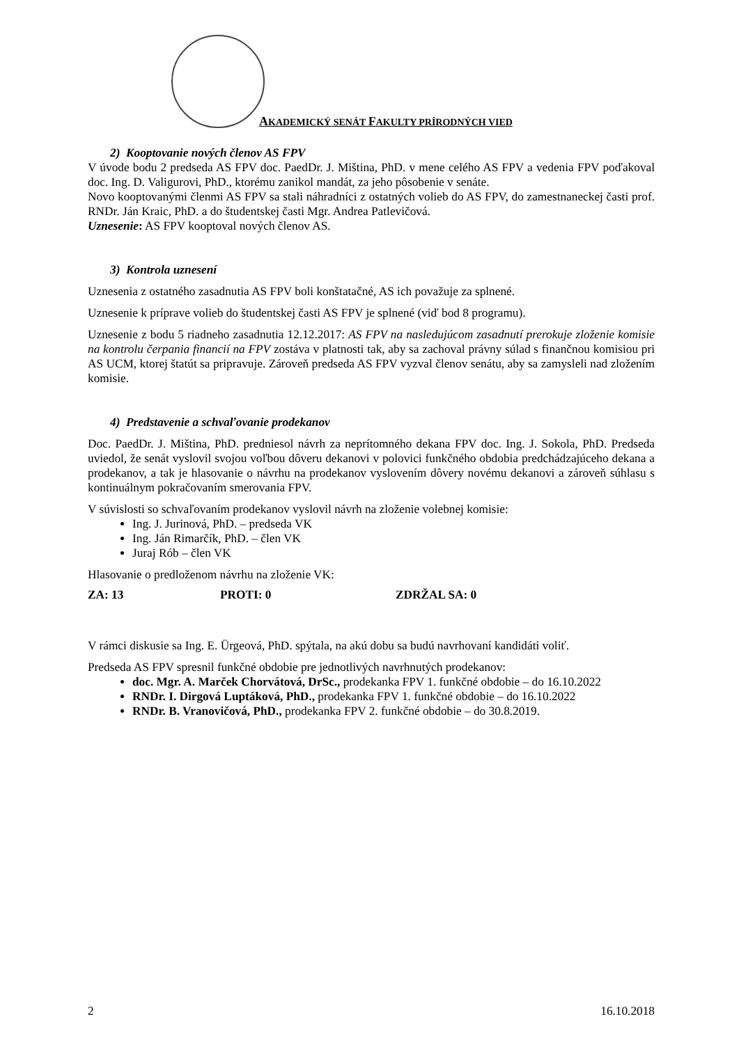AKADEMICKÝ SENÁT FAKULTY PRÍRODNÝCH VIED
2) Kooptovanie nových členov AS FPV
V úvode bodu 2 predseda AS FPV doc. PaedDr. J. Miština, PhD. v mene celého AS FPV a vedenia FPV poďakoval doc. Ing. D. Valigurovi, PhD., ktorému zanikol mandát, za jeho pôsobenie v senáte.
Novo kooptovanými členmi AS FPV sa stali náhradníci z ostatných volieb do AS FPV, do zamestnaneckej časti prof. RNDr. Ján Kraic, PhD. a do študentskej časti Mgr. Andrea Patlevičová.
Uznesenie: AS FPV kooptoval nových členov AS.
3) Kontrola uznesení
Uznesenia z ostatného zasadnutia AS FPV boli konštatačné, AS ich považuje za splnené.
Uznesenie k príprave volieb do študentskej časti AS FPV je splnené (viď bod 8 programu).
Uznesenie z bodu 5 riadneho zasadnutia 12.12.2017: AS FPV na nasledujúcom zasadnutí prerokuje zloženie komisie na kontrolu čerpania financií na FPV zostáva v platnosti tak, aby sa zachoval právny súlad s finančnou komisiou pri AS UCM, ktorej štatút sa pripravuje. Zároveň predseda AS FPV vyzval členov senátu, aby sa zamysleli nad zložením komisie.
4) Predstavenie a schvaľovanie prodekanov
Doc. PaedDr. J. Miština, PhD. predniesol návrh za neprítomného dekana FPV doc. Ing. J. Sokola, PhD. Predseda uviedol, že senát vyslovil svojou voľbou dôveru dekanovi v polovici funkčného obdobia predchádzajúceho dekana a prodekanov, a tak je hlasovanie o návrhu na prodekanov vyslovením dôvery novému dekanovi a zároveň súhlasu s kontinuálnym pokračovaním smerovania FPV.
V súvislosti so schvaľovaním prodekanov vyslovil návrh na zloženie volebnej komisie:
Ing. J. Jurinová, PhD. – predseda VK
Ing. Ján Rimarčík, PhD. – člen VK
Juraj Rób – člen VK
Hlasovanie o predloženom návrhu na zloženie VK:
ZA: 13 PROTI: 0 ZDRŽAL SA: 0
V rámci diskusie sa Ing. E. Ürgeová, PhD. spýtala, na akú dobu sa budú navrhovaní kandidáti voliť.
Predseda AS FPV spresnil funkčné obdobie pre jednotlivých navrhnutých prodekanov:
doc. Mgr. A. Marček Chorvátová, DrSc., prodekanka FPV 1. funkčné obdobie – do 16.10.2022
RNDr. I. Dirgová Luptáková, PhD., prodekanka FPV 1. funkčné obdobie – do 16.10.2022
RNDr. B. Vranovičová, PhD., prodekanka FPV 2. funkčné obdobie – do 30.8.2019.
2 16.10.2018